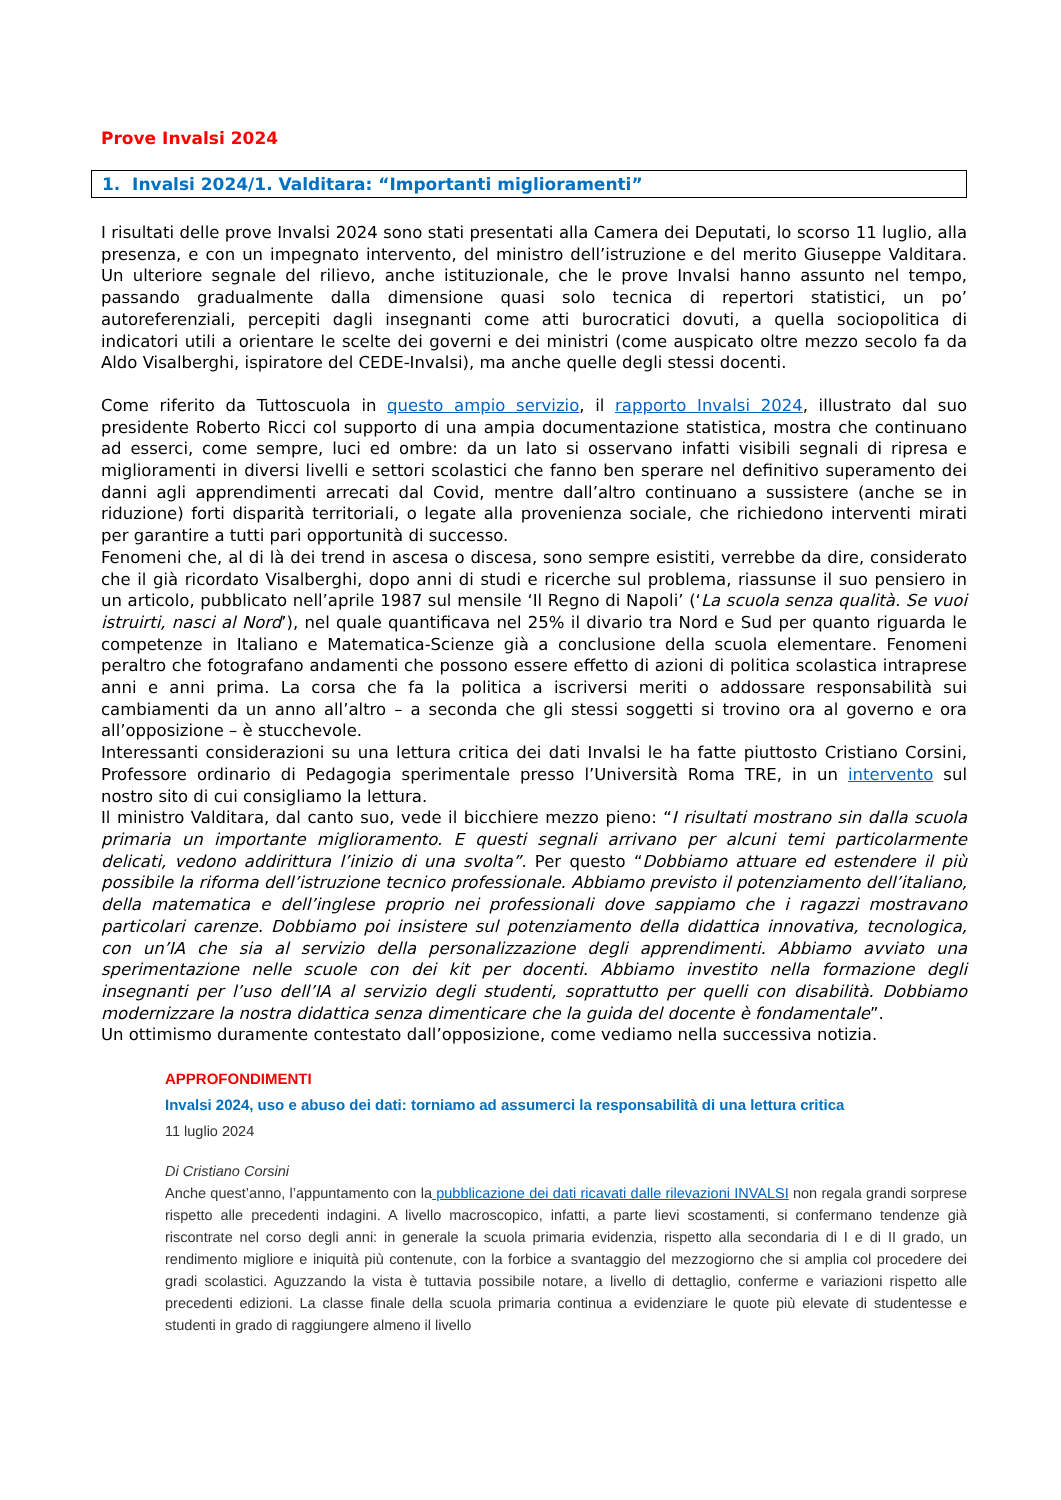Prove Invalsi 2024
1. Invalsi 2024/1. Valditara: “Importanti miglioramenti”
I risultati delle prove Invalsi 2024 sono stati presentati alla Camera dei Deputati, lo scorso 11 luglio, alla presenza, e con un impegnato intervento, del ministro dell’istruzione e del merito Giuseppe Valditara. Un ulteriore segnale del rilievo, anche istituzionale, che le prove Invalsi hanno assunto nel tempo, passando gradualmente dalla dimensione quasi solo tecnica di repertori statistici, un po’ autoreferenziali, percepiti dagli insegnanti come atti burocratici dovuti, a quella sociopolitica di indicatori utili a orientare le scelte dei governi e dei ministri (come auspicato oltre mezzo secolo fa da Aldo Visalberghi, ispiratore del CEDE-Invalsi), ma anche quelle degli stessi docenti.
Come riferito da Tuttoscuola in questo ampio servizio, il rapporto Invalsi 2024, illustrato dal suo presidente Roberto Ricci col supporto di una ampia documentazione statistica, mostra che continuano ad esserci, come sempre, luci ed ombre: da un lato si osservano infatti visibili segnali di ripresa e miglioramenti in diversi livelli e settori scolastici che fanno ben sperare nel definitivo superamento dei danni agli apprendimenti arrecati dal Covid, mentre dall’altro continuano a sussistere (anche se in riduzione) forti disparità territoriali, o legate alla provenienza sociale, che richiedono interventi mirati per garantire a tutti pari opportunità di successo.
Fenomeni che, al di là dei trend in ascesa o discesa, sono sempre esistiti, verrebbe da dire, considerato che il già ricordato Visalberghi, dopo anni di studi e ricerche sul problema, riassunse il suo pensiero in un articolo, pubblicato nell’aprile 1987 sul mensile ‘Il Regno di Napoli’ (‘La scuola senza qualità. Se vuoi istruirti, nasci al Nord’), nel quale quantificava nel 25% il divario tra Nord e Sud per quanto riguarda le competenze in Italiano e Matematica-Scienze già a conclusione della scuola elementare. Fenomeni peraltro che fotografano andamenti che possono essere effetto di azioni di politica scolastica intraprese anni e anni prima. La corsa che fa la politica a iscriversi meriti o addossare responsabilità sui cambiamenti da un anno all’altro – a seconda che gli stessi soggetti si trovino ora al governo e ora all’opposizione – è stucchevole.
Interessanti considerazioni su una lettura critica dei dati Invalsi le ha fatte piuttosto Cristiano Corsini, Professore ordinario di Pedagogia sperimentale presso l’Università Roma TRE, in un intervento sul nostro sito di cui consigliamo la lettura.
Il ministro Valditara, dal canto suo, vede il bicchiere mezzo pieno: “I risultati mostrano sin dalla scuola primaria un importante miglioramento. E questi segnali arrivano per alcuni temi particolarmente delicati, vedono addirittura l’inizio di una svolta”. Per questo “Dobbiamo attuare ed estendere il più possibile la riforma dell’istruzione tecnico professionale. Abbiamo previsto il potenziamento dell’italiano, della matematica e dell’inglese proprio nei professionali dove sappiamo che i ragazzi mostravano particolari carenze. Dobbiamo poi insistere sul potenziamento della didattica innovativa, tecnologica, con un’IA che sia al servizio della personalizzazione degli apprendimenti. Abbiamo avviato una sperimentazione nelle scuole con dei kit per docenti. Abbiamo investito nella formazione degli insegnanti per l’uso dell’IA al servizio degli studenti, soprattutto per quelli con disabilità. Dobbiamo modernizzare la nostra didattica senza dimenticare che la guida del docente è fondamentale”.
Un ottimismo duramente contestato dall’opposizione, come vediamo nella successiva notizia.
APPROFONDIMENTI
Invalsi 2024, uso e abuso dei dati: torniamo ad assumerci la responsabilità di una lettura critica
11 luglio 2024
Di Cristiano Corsini
Anche quest’anno, l’appuntamento con la pubblicazione dei dati ricavati dalle rilevazioni INVALSI non regala grandi sorprese rispetto alle precedenti indagini. A livello macroscopico, infatti, a parte lievi scostamenti, si confermano tendenze già riscontrate nel corso degli anni: in generale la scuola primaria evidenzia, rispetto alla secondaria di I e di II grado, un rendimento migliore e iniquità più contenute, con la forbice a svantaggio del mezzogiorno che si amplia col procedere dei gradi scolastici. Aguzzando la vista è tuttavia possibile notare, a livello di dettaglio, conferme e variazioni rispetto alle precedenti edizioni. La classe finale della scuola primaria continua a evidenziare le quote più elevate di studentesse e studenti in grado di raggiungere almeno il livello